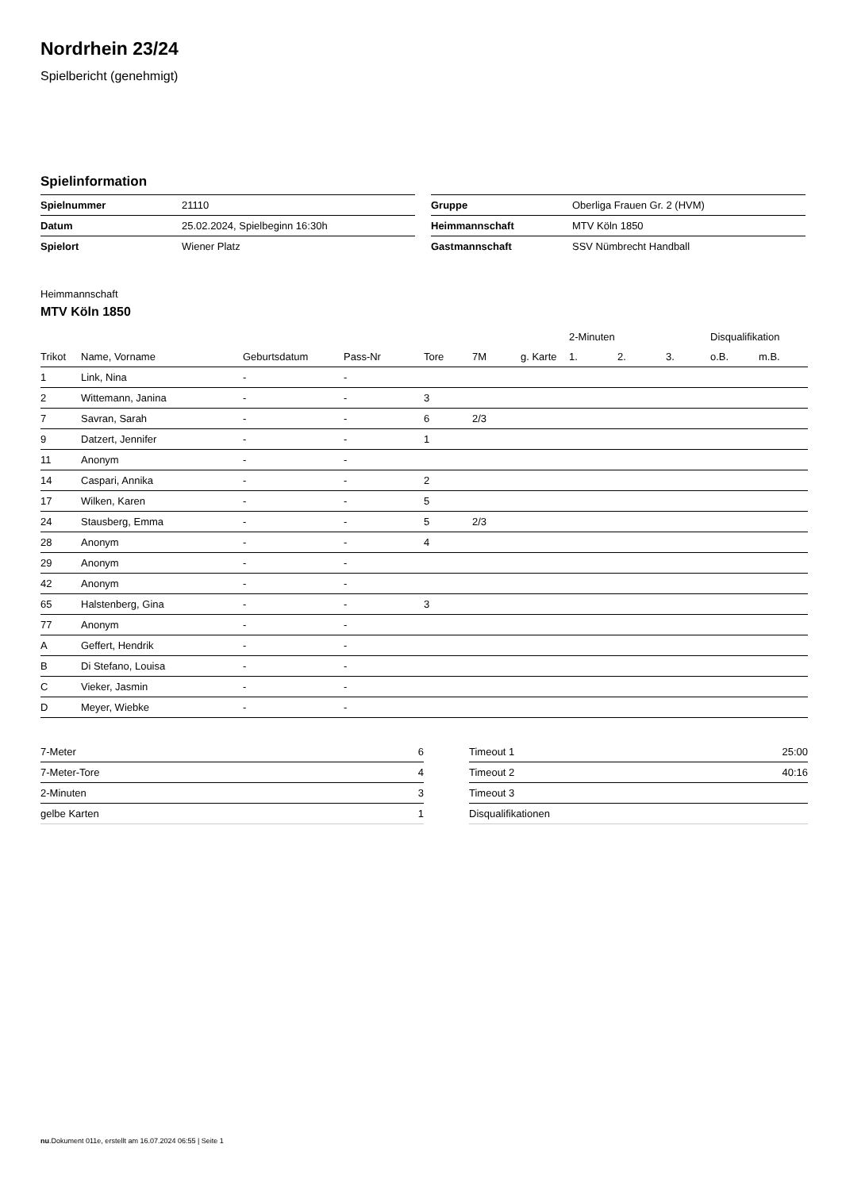Nordrhein 23/24
Spielbericht (genehmigt)
Spielinformation
| Spielnummer | 21110 |
| Datum | 25.02.2024, Spielbeginn 16:30h |
| Spielort | Wiener Platz |
| Gruppe | Oberliga Frauen Gr. 2 (HVM) |
| Heimmannschaft | MTV Köln 1850 |
| Gastmannschaft | SSV Nümbrecht Handball |
Heimmannschaft
MTV Köln 1850
| | | | | | | | 2-Minuten | | | Disqualifikation | |
| --- | --- | --- | --- | --- | --- | --- | --- | --- | --- | --- | --- |
| Trikot | Name, Vorname | Geburtsdatum | Pass-Nr | Tore | 7M | g. Karte | 1. | 2. | 3. | o.B. | m.B. |
| 1 | Link, Nina | - | - | | | | | | | | |
| 2 | Wittemann, Janina | - | - | 3 | | | | | | | |
| 7 | Savran, Sarah | - | - | 6 | 2/3 | | | | | | |
| 9 | Datzert, Jennifer | - | - | 1 | | | | | | | |
| 11 | Anonym | - | - | | | | | | | | |
| 14 | Caspari, Annika | - | - | 2 | | | | | | | |
| 17 | Wilken, Karen | - | - | 5 | | | | | | | |
| 24 | Stausberg, Emma | - | - | 5 | 2/3 | | | | | | |
| 28 | Anonym | - | - | 4 | | | | | | | |
| 29 | Anonym | - | - | | | | | | | | |
| 42 | Anonym | - | - | | | | | | | | |
| 65 | Halstenberg, Gina | - | - | 3 | | | | | | | |
| 77 | Anonym | - | - | | | | | | | | |
| A | Geffert, Hendrik | - | - | | | | | | | | |
| B | Di Stefano, Louisa | - | - | | | | | | | | |
| C | Vieker, Jasmin | - | - | | | | | | | | |
| D | Meyer, Wiebke | - | - | | | | | | | | |
| 7-Meter | 6 |
| 7-Meter-Tore | 4 |
| 2-Minuten | 3 |
| gelbe Karten | 1 |
| Timeout 1 | 25:00 |
| Timeout 2 | 40:16 |
| Timeout 3 | |
| Disqualifikationen | |
nu.Dokument 011e, erstellt am 16.07.2024 06:55 | Seite 1